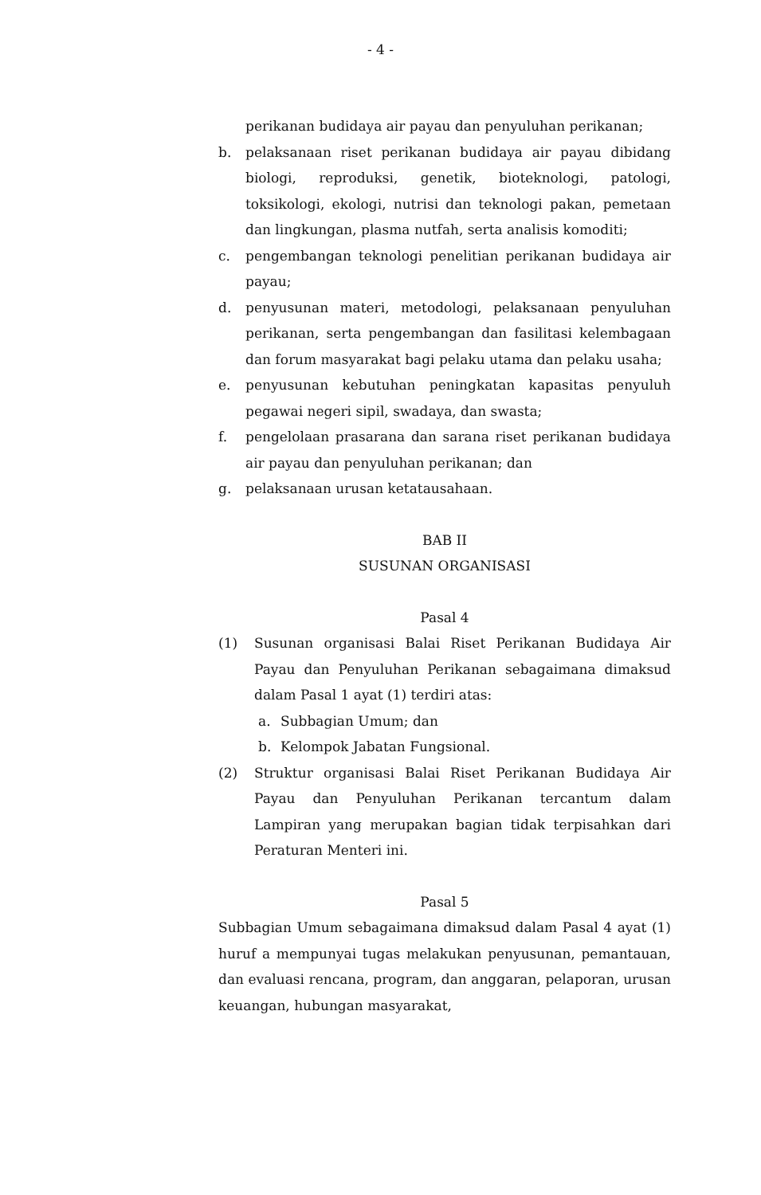- 4 -
perikanan budidaya air payau dan penyuluhan perikanan;
b. pelaksanaan riset perikanan budidaya air payau dibidang biologi, reproduksi, genetik, bioteknologi, patologi, toksikologi, ekologi, nutrisi dan teknologi pakan, pemetaan dan lingkungan, plasma nutfah, serta analisis komoditi;
c. pengembangan teknologi penelitian perikanan budidaya air payau;
d. penyusunan materi, metodologi, pelaksanaan penyuluhan perikanan, serta pengembangan dan fasilitasi kelembagaan dan forum masyarakat bagi pelaku utama dan pelaku usaha;
e. penyusunan kebutuhan peningkatan kapasitas penyuluh pegawai negeri sipil, swadaya, dan swasta;
f. pengelolaan prasarana dan sarana riset perikanan budidaya air payau dan penyuluhan perikanan; dan
g. pelaksanaan urusan ketatausahaan.
BAB II
SUSUNAN ORGANISASI
Pasal 4
(1) Susunan organisasi Balai Riset Perikanan Budidaya Air Payau dan Penyuluhan Perikanan sebagaimana dimaksud dalam Pasal 1 ayat (1) terdiri atas:
a. Subbagian Umum; dan
b. Kelompok Jabatan Fungsional.
(2) Struktur organisasi Balai Riset Perikanan Budidaya Air Payau dan Penyuluhan Perikanan tercantum dalam Lampiran yang merupakan bagian tidak terpisahkan dari Peraturan Menteri ini.
Pasal 5
Subbagian Umum sebagaimana dimaksud dalam Pasal 4 ayat (1) huruf a mempunyai tugas melakukan penyusunan, pemantauan, dan evaluasi rencana, program, dan anggaran, pelaporan, urusan keuangan, hubungan masyarakat,